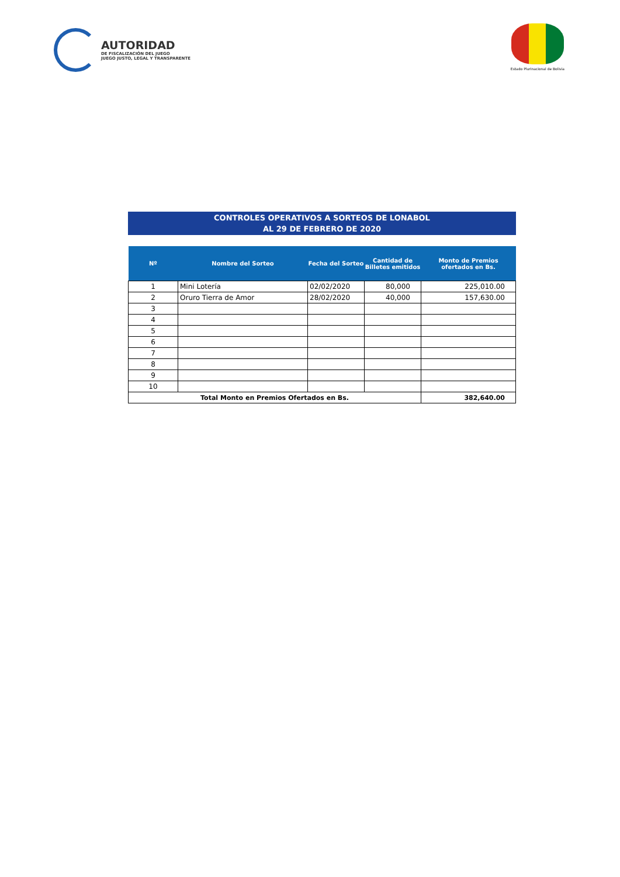AUTORIDAD
DE FISCALIZACIÓN DEL JUEGO
JUEGO JUSTO, LEGAL Y TRANSPARENTE
Estado Plurinacional de Bolivia
CONTROLES OPERATIVOS A SORTEOS DE LONABOL
AL 29 DE FEBRERO DE 2020
| Nº | Nombre del Sorteo | Fecha del Sorteo | Cantidad de Billetes emitidos | Monto de Premios ofertados en Bs. |
| --- | --- | --- | --- | --- |
| 1 | Mini Lotería | 02/02/2020 | 80,000 | 225,010.00 |
| 2 | Oruro Tierra de Amor | 28/02/2020 | 40,000 | 157,630.00 |
| 3 | | | | |
| 4 | | | | |
| 5 | | | | |
| 6 | | | | |
| 7 | | | | |
| 8 | | | | |
| 9 | | | | |
| 10 | | | | |
| Total Monto en Premios Ofertados en Bs. | | | | 382,640.00 |